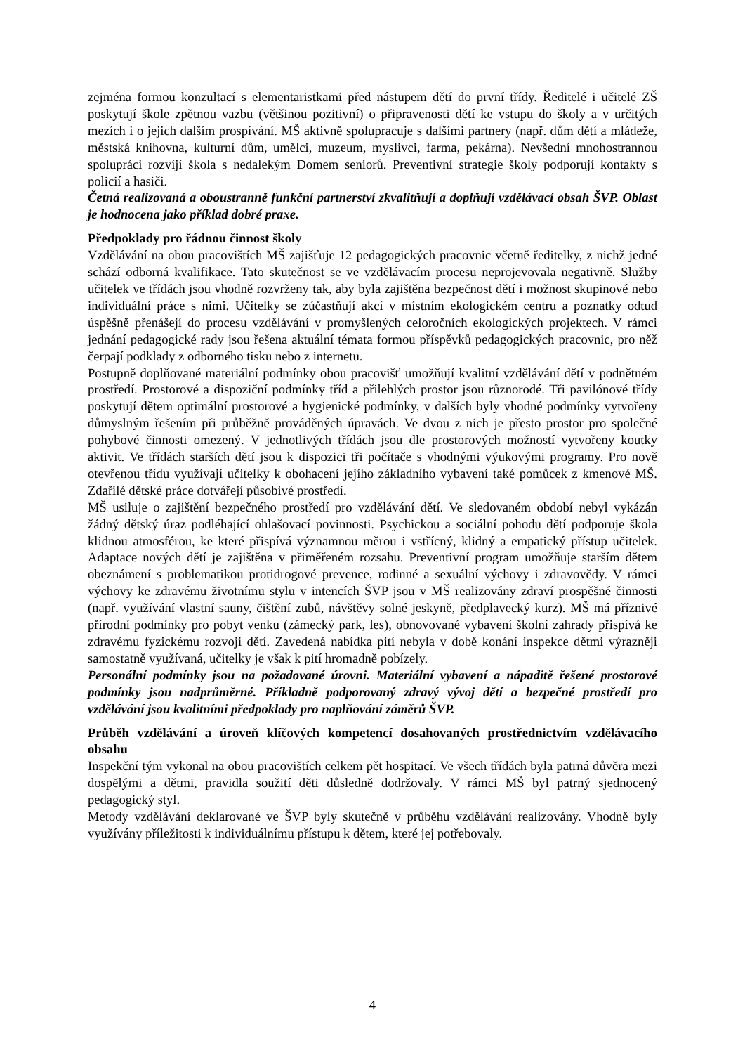zejména formou konzultací s elementaristkami před nástupem dětí do první třídy. Ředitelé i učitelé ZŠ poskytují škole zpětnou vazbu (většinou pozitivní) o připravenosti dětí ke vstupu do školy a v určitých mezích i o jejich dalším prospívání. MŠ aktivně spolupracuje s dalšími partnery (např. dům dětí a mládeže, městská knihovna, kulturní dům, umělci, muzeum, myslivci, farma, pekárna). Nevšední mnohostrannou spolupráci rozvíjí škola s nedalekým Domem seniorů. Preventivní strategie školy podporují kontakty s policií a hasiči.
Četná realizovaná a oboustranně funkční partnerství zkvalitňují a doplňují vzdělávací obsah ŠVP. Oblast je hodnocena jako příklad dobré praxe.
Předpoklady pro řádnou činnost školy
Vzdělávání na obou pracovištích MŠ zajišťuje 12 pedagogických pracovnic včetně ředitelky, z nichž jedné schází odborná kvalifikace. Tato skutečnost se ve vzdělávacím procesu neprojevovala negativně. Služby učitelek ve třídách jsou vhodně rozvrženy tak, aby byla zajištěna bezpečnost dětí i možnost skupinové nebo individuální práce s nimi. Učitelky se zúčastňují akcí v místním ekologickém centru a poznatky odtud úspěšně přenášejí do procesu vzdělávání v promyšlených celoročních ekologických projektech. V rámci jednání pedagogické rady jsou řešena aktuální témata formou příspěvků pedagogických pracovnic, pro něž čerpají podklady z odborného tisku nebo z internetu.
Postupně doplňované materiální podmínky obou pracovišť umožňují kvalitní vzdělávání dětí v podnětném prostředí. Prostorové a dispoziční podmínky tříd a přilehlých prostor jsou různorodé. Tři pavilónové třídy poskytují dětem optimální prostorové a hygienické podmínky, v dalších byly vhodné podmínky vytvořeny důmyslným řešením při průběžně prováděných úpravách. Ve dvou z nich je přesto prostor pro společné pohybové činnosti omezený. V jednotlivých třídách jsou dle prostorových možností vytvořeny koutky aktivit. Ve třídách starších dětí jsou k dispozici tři počítače s vhodnými výukovými programy. Pro nově otevřenou třídu využívají učitelky k obohacení jejího základního vybavení také pomůcek z kmenové MŠ. Zdařilé dětské práce dotvářejí působivé prostředí.
MŠ usiluje o zajištění bezpečného prostředí pro vzdělávání dětí. Ve sledovaném období nebyl vykázán žádný dětský úraz podléhající ohlašovací povinnosti. Psychickou a sociální pohodu dětí podporuje škola klidnou atmosférou, ke které přispívá významnou měrou i vstřícný, klidný a empatický přístup učitelek. Adaptace nových dětí je zajištěna v přiměřeném rozsahu. Preventivní program umožňuje starším dětem obeznámení s problematikou protidrogové prevence, rodinné a sexuální výchovy i zdravovědy. V rámci výchovy ke zdravému životnímu stylu v intencích ŠVP jsou v MŠ realizovány zdraví prospěšné činnosti (např. využívání vlastní sauny, čištění zubů, návštěvy solné jeskyně, předplavecký kurz). MŠ má příznivé přírodní podmínky pro pobyt venku (zámecký park, les), obnovované vybavení školní zahrady přispívá ke zdravému fyzickému rozvoji dětí. Zavedená nabídka pití nebyla v době konání inspekce dětmi výrazněji samostatně využívaná, učitelky je však k pití hromadně pobízely.
Personální podmínky jsou na požadované úrovni. Materiální vybavení a nápaditě řešené prostorové podmínky jsou nadprůměrné. Příkladně podporovaný zdravý vývoj dětí a bezpečné prostředí pro vzdělávání jsou kvalitními předpoklady pro naplňování záměrů ŠVP.
Průběh vzdělávání a úroveň klíčových kompetencí dosahovaných prostřednictvím vzdělávacího obsahu
Inspekční tým vykonal na obou pracovištích celkem pět hospitací. Ve všech třídách byla patrná důvěra mezi dospělými a dětmi, pravidla soužití děti důsledně dodržovaly. V rámci MŠ byl patrný sjednocený pedagogický styl.
Metody vzdělávání deklarované ve ŠVP byly skutečně v průběhu vzdělávání realizovány. Vhodně byly využívány příležitosti k individuálnímu přístupu k dětem, které jej potřebovaly.
4